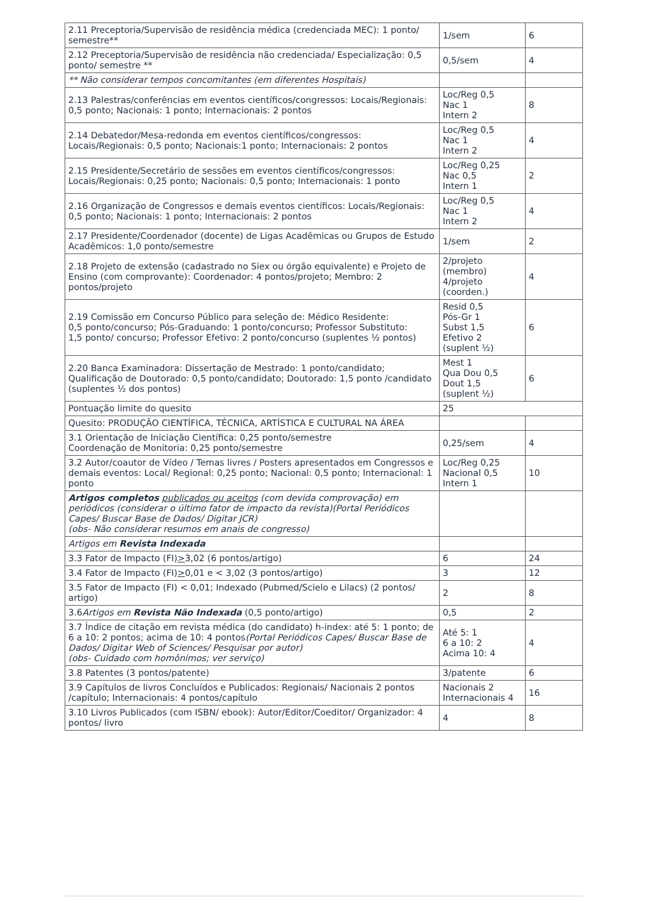| 2.11 Preceptoria/Supervisão de residência médica (credenciada MEC): 1 ponto/ semestre** | 1/sem | 6 |
| 2.12 Preceptoria/Supervisão de residência não credenciada/ Especialização: 0,5 ponto/ semestre ** | 0,5/sem | 4 |
| ** Não considerar tempos concomitantes (em diferentes Hospitais) | | |
| 2.13 Palestras/conferências em eventos científicos/congressos: Locais/Regionais: 0,5 ponto; Nacionais: 1 ponto; Internacionais: 2 pontos | Loc/Reg 0,5 Nac 1 Intern 2 | 8 |
| 2.14 Debatedor/Mesa-redonda em eventos científicos/congressos: Locais/Regionais: 0,5 ponto; Nacionais:1 ponto; Internacionais: 2 pontos | Loc/Reg 0,5 Nac 1 Intern 2 | 4 |
| 2.15 Presidente/Secretário de sessões em eventos científicos/congressos: Locais/Regionais: 0,25 ponto; Nacionais: 0,5 ponto; Internacionais: 1 ponto | Loc/Reg 0,25 Nac 0,5 Intern 1 | 2 |
| 2.16 Organização de Congressos e demais eventos científicos: Locais/Regionais: 0,5 ponto; Nacionais: 1 ponto; Internacionais: 2 pontos | Loc/Reg 0,5 Nac 1 Intern 2 | 4 |
| 2.17 Presidente/Coordenador (docente) de Ligas Acadêmicas ou Grupos de Estudo Acadêmicos: 1,0 ponto/semestre | 1/sem | 2 |
| 2.18 Projeto de extensão (cadastrado no Siex ou órgão equivalente) e Projeto de Ensino (com comprovante): Coordenador: 4 pontos/projeto; Membro: 2 pontos/projeto | 2/projeto (membro) 4/projeto (coorden.) | 4 |
| 2.19 Comissão em Concurso Público para seleção de: Médico Residente: 0,5 ponto/concurso; Pós-Graduando: 1 ponto/concurso; Professor Substituto: 1,5 ponto/ concurso; Professor Efetivo: 2 ponto/concurso (suplentes ½ pontos) | Resid 0,5 Pós-Gr 1 Subst 1,5 Efetivo 2 (suplent ½) | 6 |
| 2.20 Banca Examinadora: Dissertação de Mestrado: 1 ponto/candidato; Qualificação de Doutorado: 0,5 ponto/candidato; Doutorado: 1,5 ponto /candidato (suplentes ½ dos pontos) | Mest 1 Qua Dou 0,5 Dout 1,5 (suplent ½) | 6 |
| Pontuação limite do quesito | 25 | |
| Quesito: PRODUÇÃO CIENTÍFICA, TÉCNICA, ARTÍSTICA E CULTURAL NA ÁREA | | |
| 3.1 Orientação de Iniciação Científica: 0,25 ponto/semestre Coordenação de Monitoria: 0,25 ponto/semestre | 0,25/sem | 4 |
| 3.2 Autor/coautor de Vídeo / Temas livres / Posters apresentados em Congressos e demais eventos: Local/ Regional: 0,25 ponto; Nacional: 0,5 ponto; Internacional: 1 ponto | Loc/Reg 0,25 Nacional 0,5 Intern 1 | 10 |
| Artigos completos publicados ou aceitos (com devida comprovação) em periódicos (considerar o último fator de impacto da revista)(Portal Periódicos Capes/ Buscar Base de Dados/ Digitar JCR) (obs- Não considerar resumos em anais de congresso) | | |
| Artigos em Revista Indexada | | |
| 3.3 Fator de Impacto (FI) > 3,02 (6 pontos/artigo) | 6 | 24 |
| 3.4 Fator de Impacto (FI) > 0,01 e < 3,02 (3 pontos/artigo) | 3 | 12 |
| 3.5 Fator de Impacto (FI) < 0,01; Indexado (Pubmed/Scielo e Lilacs) (2 pontos/ artigo) | 2 | 8 |
| 3.6 Artigos em Revista Não Indexada (0,5 ponto/artigo) | 0,5 | 2 |
| 3.7 Índice de citação em revista médica (do candidato) h-index: até 5: 1 ponto; de 6 a 10: 2 pontos; acima de 10: 4 pontos (Portal Periódicos Capes/ Buscar Base de Dados/ Digitar Web of Sciences/ Pesquisar por autor) (obs- Cuidado com homônimos; ver serviço) | Até 5: 1 6 a 10: 2 Acima 10: 4 | 4 |
| 3.8 Patentes (3 pontos/patente) | 3/patente | 6 |
| 3.9 Capítulos de livros Concluídos e Publicados: Regionais/ Nacionais 2 pontos /capítulo; Internacionais: 4 pontos/capítulo | Nacionais 2 Internacionais 4 | 16 |
| 3.10 Livros Publicados (com ISBN/ ebook): Autor/Editor/Coeditor/ Organizador: 4 pontos/ livro | 4 | 8 |